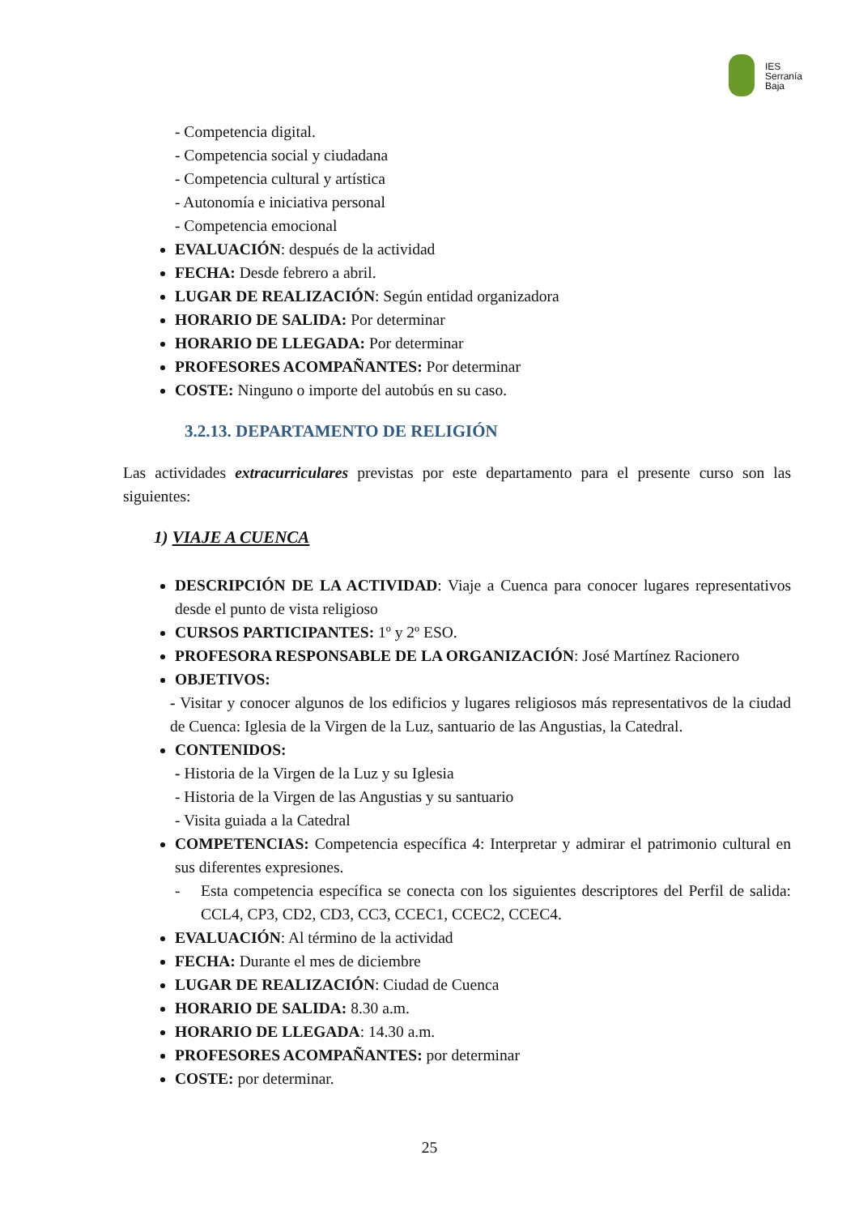IES
Serranía
Baja
- Competencia digital.
- Competencia social y ciudadana
- Competencia cultural y artística
- Autonomía e iniciativa personal
- Competencia emocional
EVALUACIÓN: después de la actividad
FECHA: Desde febrero a abril.
LUGAR DE REALIZACIÓN: Según entidad organizadora
HORARIO DE SALIDA: Por determinar
HORARIO DE LLEGADA: Por determinar
PROFESORES ACOMPAÑANTES: Por determinar
COSTE: Ninguno o importe del autobús en su caso.
3.2.13. DEPARTAMENTO DE RELIGIÓN
Las actividades extracurriculares previstas por este departamento para el presente curso son las siguientes:
1) VIAJE A CUENCA
DESCRIPCIÓN DE LA ACTIVIDAD: Viaje a Cuenca para conocer lugares representativos desde el punto de vista religioso
CURSOS PARTICIPANTES: 1º y 2º ESO.
PROFESORA RESPONSABLE DE LA ORGANIZACIÓN: José Martínez Racionero
OBJETIVOS:
- Visitar y conocer algunos de los edificios y lugares religiosos más representativos de la ciudad de Cuenca: Iglesia de la Virgen de la Luz, santuario de las Angustias, la Catedral.
CONTENIDOS:
- Historia de la Virgen de la Luz y su Iglesia
- Historia de la Virgen de las Angustias y su santuario
- Visita guiada a la Catedral
COMPETENCIAS: Competencia específica 4: Interpretar y admirar el patrimonio cultural en sus diferentes expresiones.
- Esta competencia específica se conecta con los siguientes descriptores del Perfil de salida: CCL4, CP3, CD2, CD3, CC3, CCEC1, CCEC2, CCEC4.
EVALUACIÓN: Al término de la actividad
FECHA: Durante el mes de diciembre
LUGAR DE REALIZACIÓN: Ciudad de Cuenca
HORARIO DE SALIDA: 8.30 a.m.
HORARIO DE LLEGADA: 14.30 a.m.
PROFESORES ACOMPAÑANTES: por determinar
COSTE: por determinar.
25